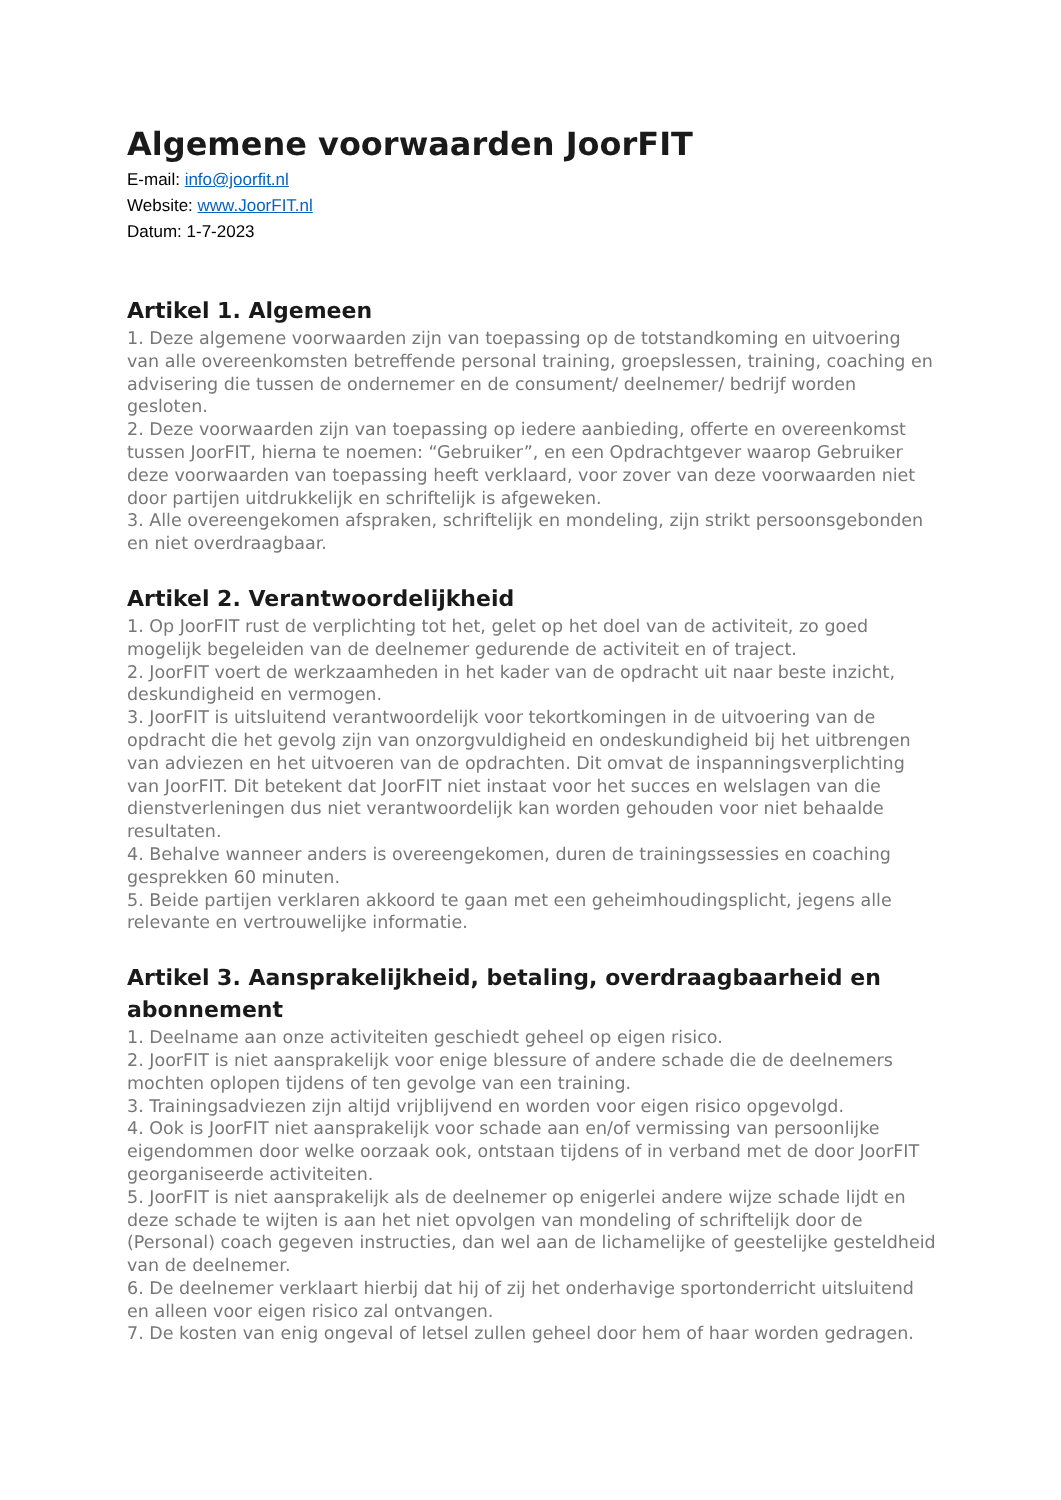Algemene voorwaarden JoorFIT
E-mail: info@joorfit.nl
Website: www.JoorFIT.nl
Datum: 1-7-2023
Artikel 1. Algemeen
1. Deze algemene voorwaarden zijn van toepassing op de totstandkoming en uitvoering van alle overeenkomsten betreffende personal training, groepslessen, training, coaching en advisering die tussen de ondernemer en de consument/ deelnemer/ bedrijf worden gesloten.
2. Deze voorwaarden zijn van toepassing op iedere aanbieding, offerte en overeenkomst tussen JoorFIT, hierna te noemen: “Gebruiker”, en een Opdrachtgever waarop Gebruiker deze voorwaarden van toepassing heeft verklaard, voor zover van deze voorwaarden niet door partijen uitdrukkelijk en schriftelijk is afgeweken.
3. Alle overeengekomen afspraken, schriftelijk en mondeling, zijn strikt persoonsgebonden en niet overdraagbaar.
Artikel 2. Verantwoordelijkheid
1. Op JoorFIT rust de verplichting tot het, gelet op het doel van de activiteit, zo goed mogelijk begeleiden van de deelnemer gedurende de activiteit en of traject.
2. JoorFIT voert de werkzaamheden in het kader van de opdracht uit naar beste inzicht, deskundigheid en vermogen.
3. JoorFIT is uitsluitend verantwoordelijk voor tekortkomingen in de uitvoering van de opdracht die het gevolg zijn van onzorgvuldigheid en ondeskundigheid bij het uitbrengen van adviezen en het uitvoeren van de opdrachten. Dit omvat de inspanningsverplichting van JoorFIT. Dit betekent dat JoorFIT niet instaat voor het succes en welslagen van die dienstverleningen dus niet verantwoordelijk kan worden gehouden voor niet behaalde resultaten.
4. Behalve wanneer anders is overeengekomen, duren de trainingssessies en coaching gesprekken 60 minuten.
5. Beide partijen verklaren akkoord te gaan met een geheimhoudingsplicht, jegens alle relevante en vertrouwelijke informatie.
Artikel 3. Aansprakelijkheid, betaling, overdraagbaarheid en abonnement
1. Deelname aan onze activiteiten geschiedt geheel op eigen risico.
2. JoorFIT is niet aansprakelijk voor enige blessure of andere schade die de deelnemers mochten oplopen tijdens of ten gevolge van een training.
3. Trainingsadviezen zijn altijd vrijblijvend en worden voor eigen risico opgevolgd.
4. Ook is JoorFIT niet aansprakelijk voor schade aan en/of vermissing van persoonlijke eigendommen door welke oorzaak ook, ontstaan tijdens of in verband met de door JoorFIT georganiseerde activiteiten.
5. JoorFIT is niet aansprakelijk als de deelnemer op enigerlei andere wijze schade lijdt en deze schade te wijten is aan het niet opvolgen van mondeling of schriftelijk door de (Personal) coach gegeven instructies, dan wel aan de lichamelijke of geestelijke gesteldheid van de deelnemer.
6. De deelnemer verklaart hierbij dat hij of zij het onderhavige sportonderricht uitsluitend en alleen voor eigen risico zal ontvangen.
7. De kosten van enig ongeval of letsel zullen geheel door hem of haar worden gedragen.